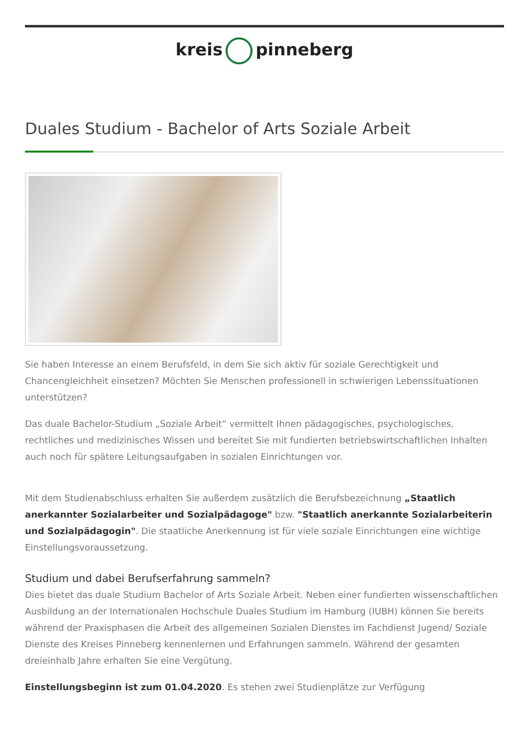kreis pinneberg
Duales Studium - Bachelor of Arts Soziale Arbeit
Sie haben Interesse an einem Berufsfeld, in dem Sie sich aktiv für soziale Gerechtigkeit und Chancengleichheit einsetzen? Möchten Sie Menschen professionell in schwierigen Lebenssituationen unterstützen?
Das duale Bachelor-Studium „Soziale Arbeit“ vermittelt Ihnen pädagogisches, psychologisches, rechtliches und medizinisches Wissen und bereitet Sie mit fundierten betriebswirtschaftlichen Inhalten auch noch für spätere Leitungsaufgaben in sozialen Einrichtungen vor.
Mit dem Studienabschluss erhalten Sie außerdem zusätzlich die Berufsbezeichnung „Staatlich anerkannter Sozialarbeiter und Sozialpädagoge" bzw. "Staatlich anerkannte Sozialarbeiterin und Sozialpädagogin". Die staatliche Anerkennung ist für viele soziale Einrichtungen eine wichtige Einstellungsvoraussetzung.
Studium und dabei Berufserfahrung sammeln?
Dies bietet das duale Studium Bachelor of Arts Soziale Arbeit. Neben einer fundierten wissenschaftlichen Ausbildung an der Internationalen Hochschule Duales Studium im Hamburg (IUBH) können Sie bereits während der Praxisphasen die Arbeit des allgemeinen Sozialen Dienstes im Fachdienst Jugend/ Soziale Dienste des Kreises Pinneberg kennenlernen und Erfahrungen sammeln. Während der gesamten dreieinhalb Jahre erhalten Sie eine Vergütung.
Einstellungsbeginn ist zum 01.04.2020. Es stehen zwei Studienplätze zur Verfügung